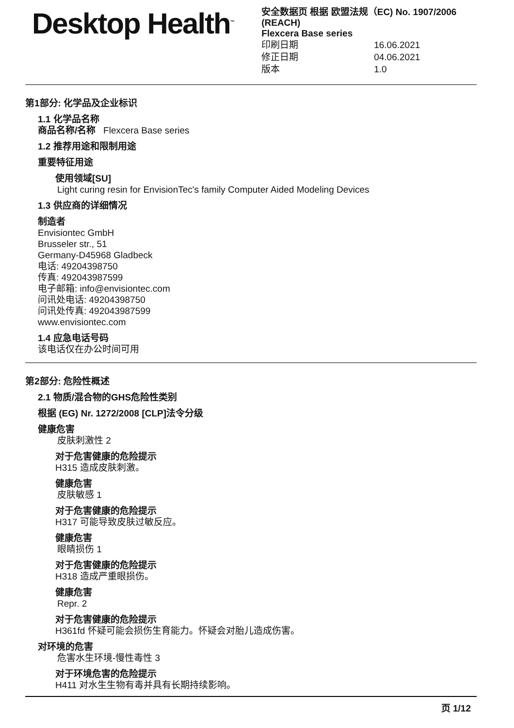Desktop Health<sup>™</sup>
安全数据页 根据 欧盟法规（EC) No. 1907/2006 (REACH)
Flexcera Base series
印刷日期 16.06.2021
修正日期 04.06.2021
版本 1.0
第1部分: 化学品及企业标识
1.1 化学品名称
商品名称/名称 Flexcera Base series
1.2 推荐用途和限制用途
重要特征用途
使用领域[SU]
Light curing resin for EnvisionTec's family Computer Aided Modeling Devices
1.3 供应商的详细情况
制造者
Envisiontec GmbH
Brusseler str., 51
Germany-D45968 Gladbeck
电话: 49204398750
传真: 492043987599
电子邮箱: info@envisiontec.com
问讯处电话: 49204398750
问讯处传真: 492043987599
www.envisiontec.com
1.4 应急电话号码
该电话仅在办公时间可用
第2部分: 危险性概述
2.1 物质/混合物的GHS危险性类别
根据 (EG) Nr. 1272/2008 [CLP]法令分级
健康危害
皮肤刺激性 2
对于危害健康的危险提示
H315 造成皮肤刺激。
健康危害
皮肤敏感 1
对于危害健康的危险提示
H317 可能导致皮肤过敏反应。
健康危害
眼睛损伤 1
对于危害健康的危险提示
H318 造成严重眼损伤。
健康危害
Repr. 2
对于危害健康的危险提示
H361fd 怀疑可能会损伤生育能力。怀疑会对胎儿造成伤害。
对环境的危害
危害水生环境-慢性毒性 3
对于环境危害的危险提示
H411 对水生生物有毒并具有长期持续影响。
页 1/12